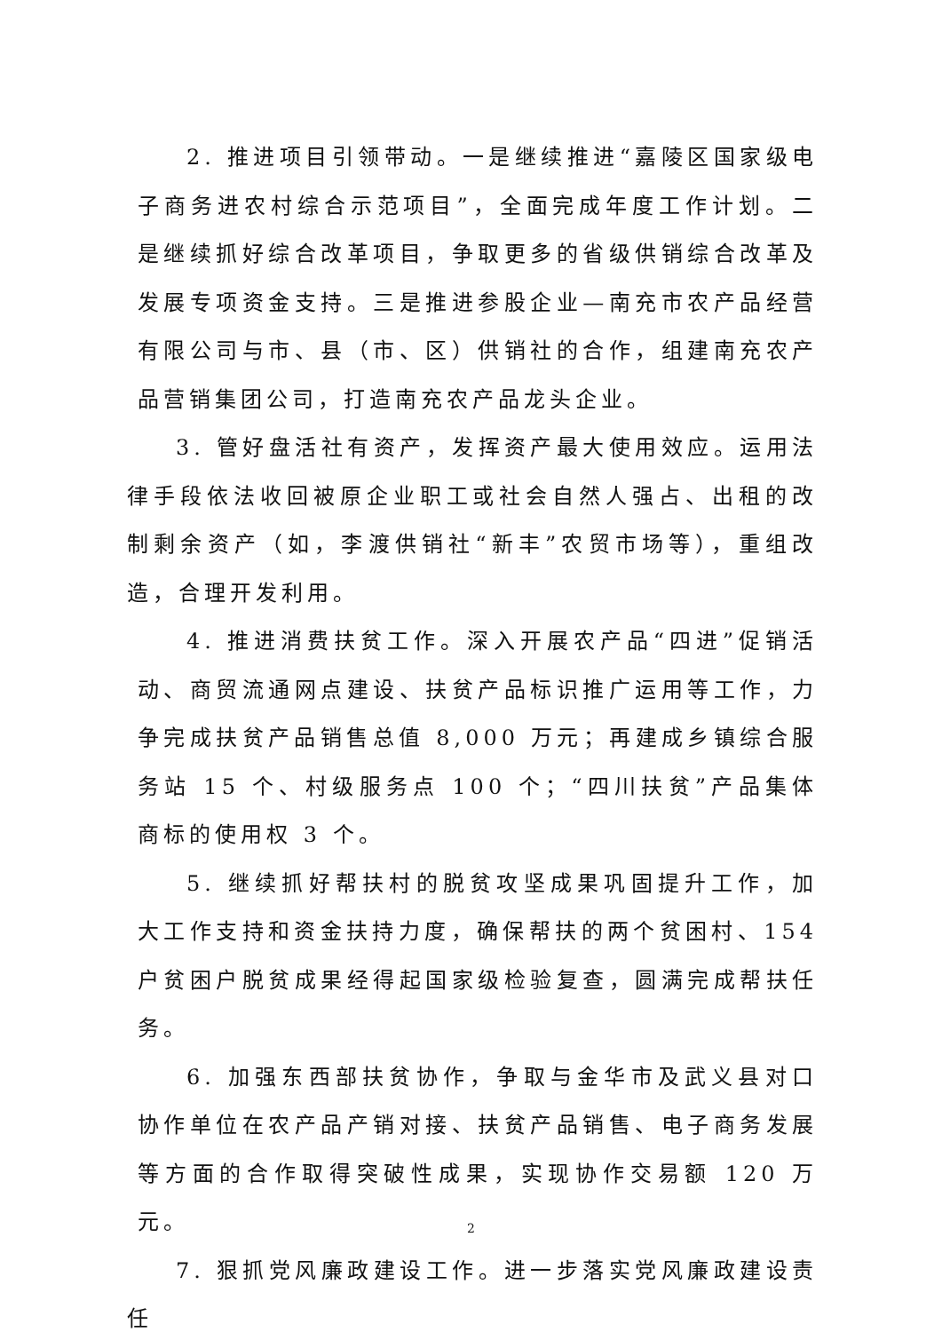2. 推进项目引领带动。一是继续推进“嘉陵区国家级电子商务进农村综合示范项目”，全面完成年度工作计划。二是继续抓好综合改革项目，争取更多的省级供销综合改革及发展专项资金支持。三是推进参股企业—南充市农产品经营有限公司与市、县（市、区）供销社的合作，组建南充农产品营销集团公司，打造南充农产品龙头企业。
3. 管好盘活社有资产，发挥资产最大使用效应。运用法律手段依法收回被原企业职工或社会自然人强占、出租的改制剩余资产（如，李渡供销社“新丰”农贸市场等），重组改造，合理开发利用。
4. 推进消费扶贫工作。深入开展农产品“四进”促销活动、商贸流通网点建设、扶贫产品标识推广运用等工作，力争完成扶贫产品销售总值 8,000 万元；再建成乡镇综合服务站 15 个、村级服务点 100 个；“四川扶贫”产品集体商标的使用权 3 个。
5. 继续抓好帮扶村的脱贫攻坚成果巩固提升工作，加大工作支持和资金扶持力度，确保帮扶的两个贫困村、154 户贫困户脱贫成果经得起国家级检验复查，圆满完成帮扶任务。
6. 加强东西部扶贫协作，争取与金华市及武义县对口协作单位在农产品产销对接、扶贫产品销售、电子商务发展等方面的合作取得突破性成果，实现协作交易额 120 万元。
7. 狠抓党风廉政建设工作。进一步落实党风廉政建设责任
2